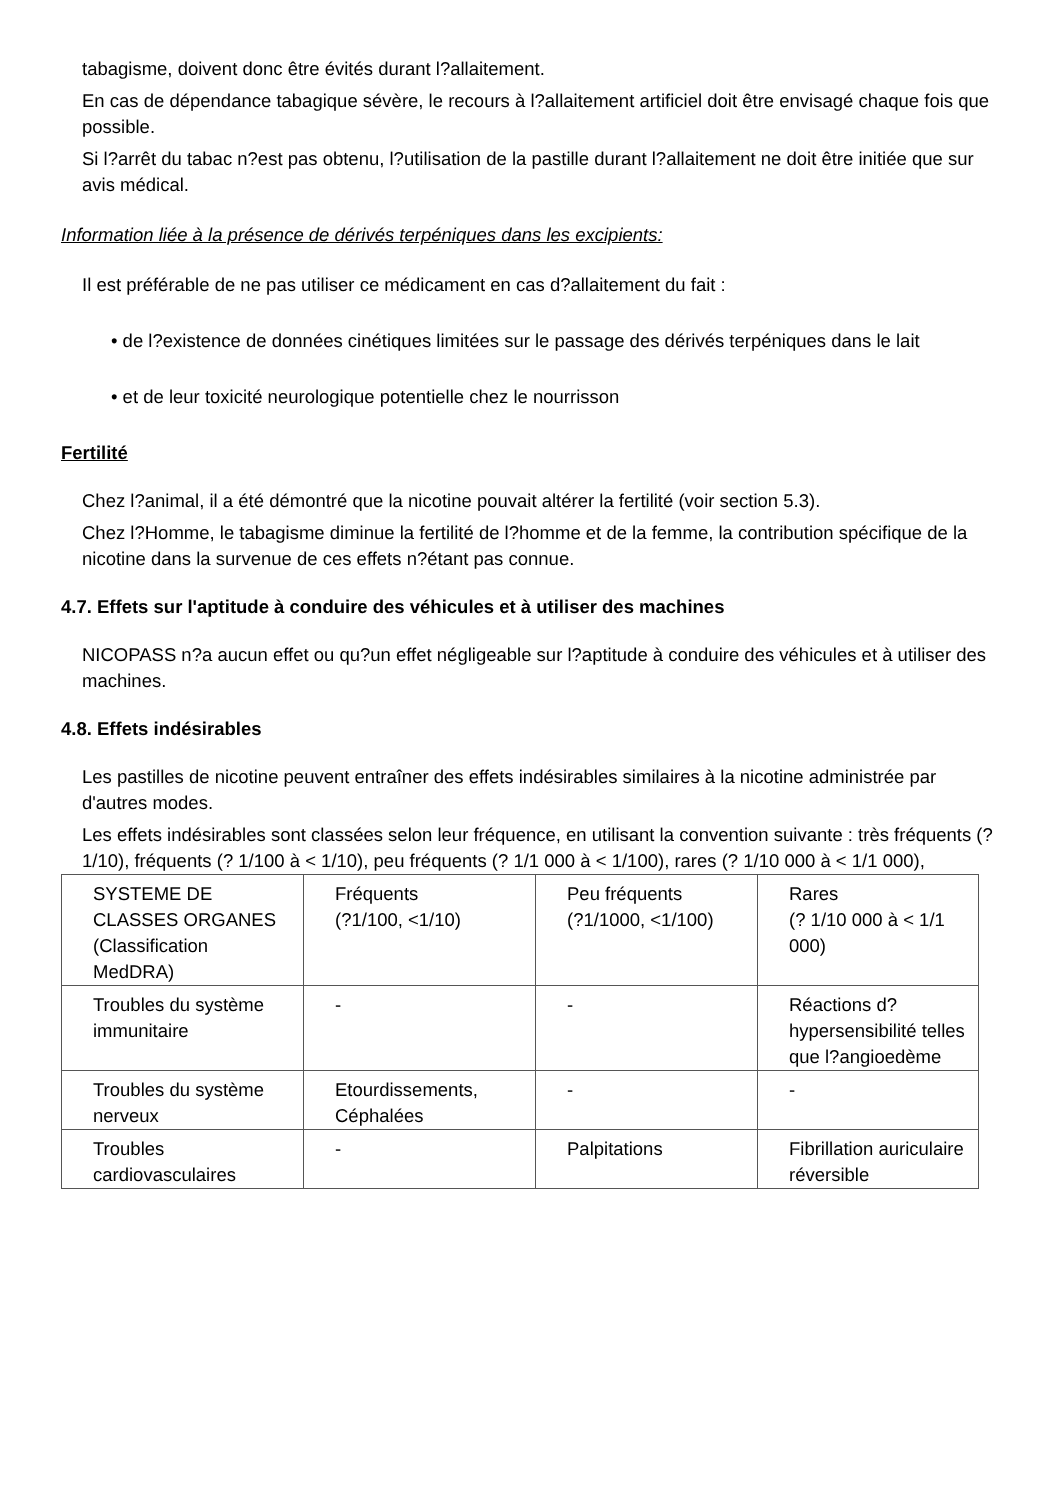tabagisme, doivent donc être évités durant l?allaitement.
En cas de dépendance tabagique sévère, le recours à l?allaitement artificiel doit être envisagé chaque fois que possible.
Si l?arrêt du tabac n?est pas obtenu, l?utilisation de la pastille durant l?allaitement ne doit être initiée que sur avis médical.
Information liée à la présence de dérivés terpéniques dans les excipients:
Il est préférable de ne pas utiliser ce médicament en cas d?allaitement du fait :
• de l?existence de données cinétiques limitées sur le passage des dérivés terpéniques dans le lait
• et de leur toxicité neurologique potentielle chez le nourrisson
Fertilité
Chez l?animal, il a été démontré que la nicotine pouvait altérer la fertilité (voir section 5.3).
Chez l?Homme, le tabagisme diminue la fertilité de l?homme et de la femme, la contribution spécifique de la nicotine dans la survenue de ces effets n?étant pas connue.
4.7. Effets sur l'aptitude à conduire des véhicules et à utiliser des machines
NICOPASS n?a aucun effet ou qu?un effet négligeable sur l?aptitude à conduire des véhicules et à utiliser des machines.
4.8. Effets indésirables
Les pastilles de nicotine peuvent entraîner des effets indésirables similaires à la nicotine administrée par d'autres modes.
Les effets indésirables sont classées selon leur fréquence, en utilisant la convention suivante : très fréquents (? 1/10), fréquents (? 1/100 à < 1/10), peu fréquents (? 1/1 000 à < 1/100), rares (? 1/10 000 à < 1/1 000),
| SYSTEME DE CLASSES ORGANES (Classification MedDRA) | Fréquents (?1/100, <1/10) | Peu fréquents (?1/1000, <1/100) | Rares (? 1/10 000 à < 1/1 000) |
| Troubles du système immunitaire | - | - | Réactions d?hypersensibilité telles que l?angioedème |
| Troubles du système nerveux | Etourdissements, Céphalées | - | - |
| Troubles cardiovasculaires | - | Palpitations | Fibrillation auriculaire réversible |